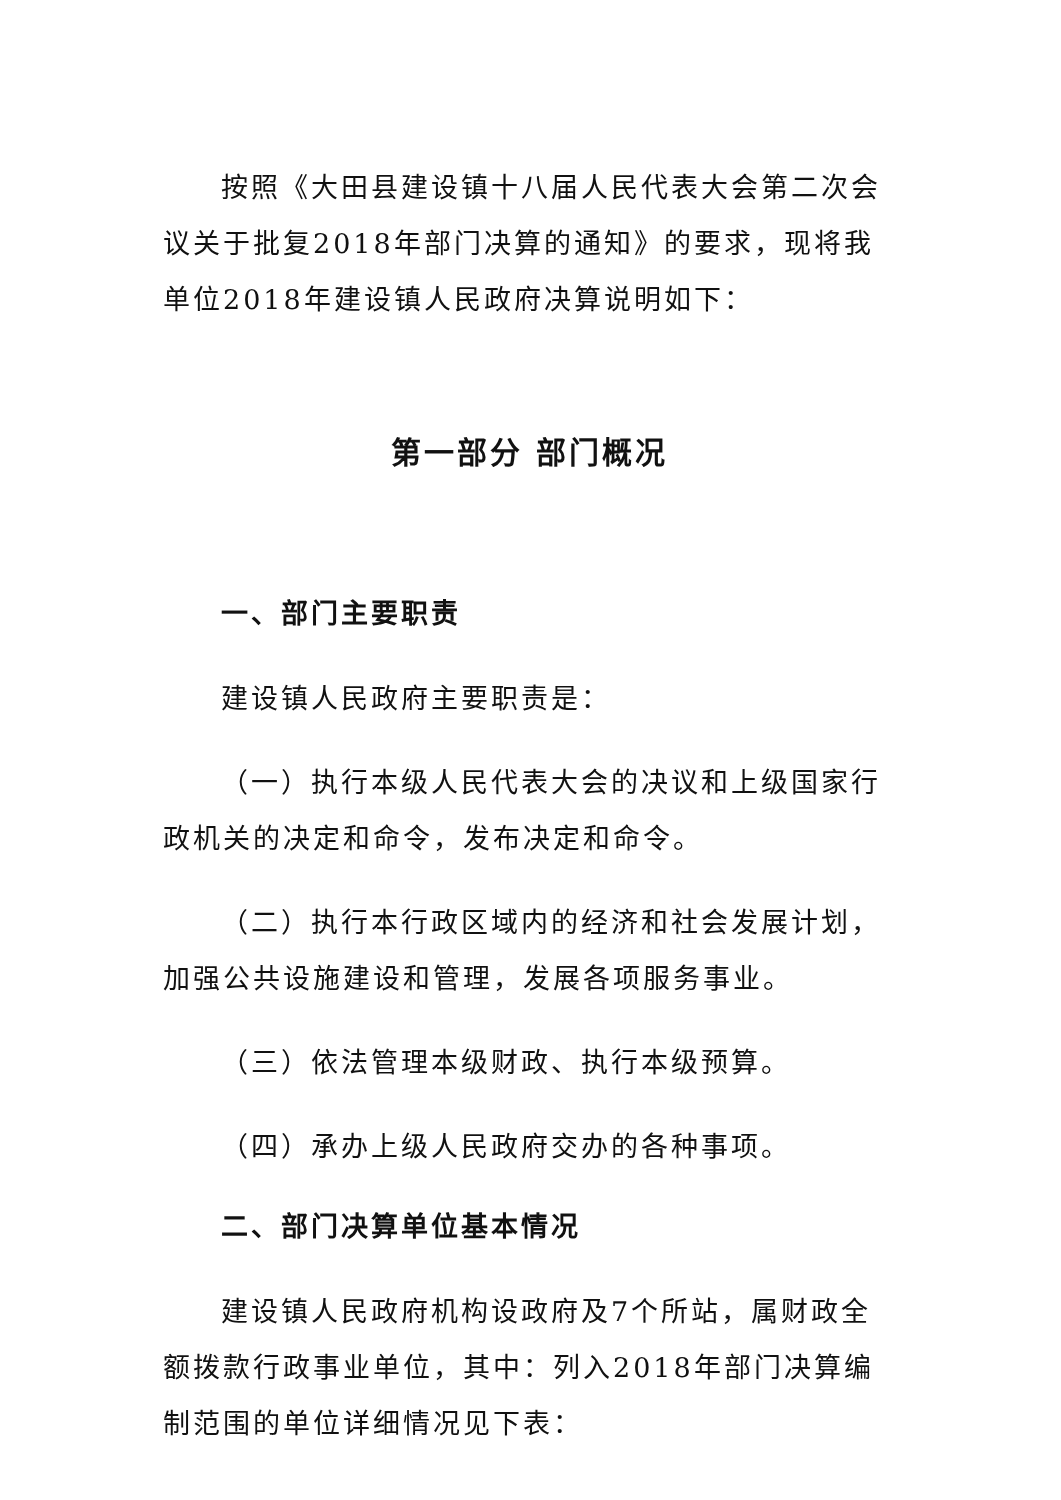按照《大田县建设镇十八届人民代表大会第二次会议关于批复2018年部门决算的通知》的要求，现将我单位2018年建设镇人民政府决算说明如下：
第一部分 部门概况
一、部门主要职责
建设镇人民政府主要职责是：
（一）执行本级人民代表大会的决议和上级国家行政机关的决定和命令，发布决定和命令。
（二）执行本行政区域内的经济和社会发展计划，加强公共设施建设和管理，发展各项服务事业。
（三）依法管理本级财政、执行本级预算。
（四）承办上级人民政府交办的各种事项。
二、部门决算单位基本情况
建设镇人民政府机构设政府及7个所站，属财政全额拨款行政事业单位，其中：列入2018年部门决算编制范围的单位详细情况见下表：